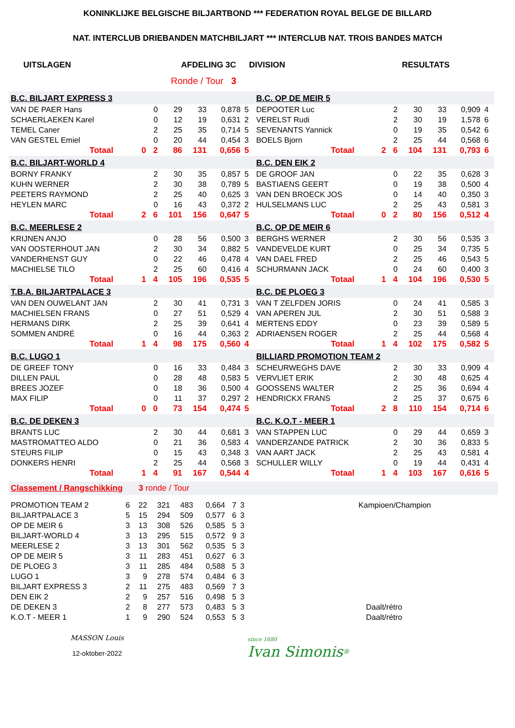KONINKLIJKE BELGISCHE BILJARTBOND *** FEDERATION ROYAL BELGE DE BILLARD
NAT. INTERCLUB DRIEBANDEN MATCHBILJART *** INTERCLUB NAT. TROIS BANDES MATCH
UITSLAGEN AFDELING 3C DIVISION RESULTATS
Ronde / Tour 3
| B.C. BILJART EXPRESS 3 | | | | | | | B.C. OP DE MEIR 5 | | | | | | |
| VAN DE PAER Hans | | 0 | 29 | 33 | 0,878 | 5 | DEPOOTER Luc | | 2 | 30 | 33 | 0,909 | 4 |
| SCHAERLAEKEN Karel | | 0 | 12 | 19 | 0,631 | 2 | VERELST Rudi | | 2 | 30 | 19 | 1,578 | 6 |
| TEMEL Caner | | 2 | 25 | 35 | 0,714 | 5 | SEVENANTS Yannick | | 0 | 19 | 35 | 0,542 | 6 |
| VAN GESTEL Emiel | | 0 | 20 | 44 | 0,454 | 3 | BOELS Bjorn | | 2 | 25 | 44 | 0,568 | 6 |
| Totaal | 0 | 2 | 86 | 131 | 0,656 | 5 | Totaal | 2 | 6 | 104 | 131 | 0,793 | 6 |
| B.C. BILJART-WORLD 4 | | | | | | | B.C. DEN EIK 2 | | | | | | |
| BORNY FRANKY | | 2 | 30 | 35 | 0,857 | 5 | DE GROOF JAN | | 0 | 22 | 35 | 0,628 | 3 |
| KUHN WERNER | | 2 | 30 | 38 | 0,789 | 5 | BASTIAENS GEERT | | 0 | 19 | 38 | 0,500 | 4 |
| PEETERS RAYMOND | | 2 | 25 | 40 | 0,625 | 3 | VAN DEN BROECK JOS | | 0 | 14 | 40 | 0,350 | 3 |
| HEYLEN MARC | | 0 | 16 | 43 | 0,372 | 2 | HULSELMANS LUC | | 2 | 25 | 43 | 0,581 | 3 |
| Totaal | 2 | 6 | 101 | 156 | 0,647 | 5 | Totaal | 0 | 2 | 80 | 156 | 0,512 | 4 |
| B.C. MEERLESE 2 | | | | | | | B.C. OP DE MEIR 6 | | | | | | |
| KRIJNEN ANJO | | 0 | 28 | 56 | 0,500 | 3 | BERGHS WERNER | | 2 | 30 | 56 | 0,535 | 3 |
| VAN OOSTERHOUT JAN | | 2 | 30 | 34 | 0,882 | 5 | VANDEVELDE KURT | | 0 | 25 | 34 | 0,735 | 5 |
| VANDERHENST GUY | | 0 | 22 | 46 | 0,478 | 4 | VAN DAEL FRED | | 2 | 25 | 46 | 0,543 | 5 |
| MACHIELSE TILO | | 2 | 25 | 60 | 0,416 | 4 | SCHURMANN JACK | | 0 | 24 | 60 | 0,400 | 3 |
| Totaal | 1 | 4 | 105 | 196 | 0,535 | 5 | Totaal | 1 | 4 | 104 | 196 | 0,530 | 5 |
| T.B.A. BILJARTPALACE 3 | | | | | | | B.C. DE PLOEG 3 | | | | | | |
| VAN DEN OUWELANT JAN | | 2 | 30 | 41 | 0,731 | 3 | VAN T ZELFDEN JORIS | | 0 | 24 | 41 | 0,585 | 3 |
| MACHIELSEN FRANS | | 0 | 27 | 51 | 0,529 | 4 | VAN APEREN JUL | | 2 | 30 | 51 | 0,588 | 3 |
| HERMANS DIRK | | 2 | 25 | 39 | 0,641 | 4 | MERTENS EDDY | | 0 | 23 | 39 | 0,589 | 5 |
| SOMMEN ANDRÉ | | 0 | 16 | 44 | 0,363 | 2 | ADRIAENSEN ROGER | | 2 | 25 | 44 | 0,568 | 4 |
| Totaal | 1 | 4 | 98 | 175 | 0,560 | 4 | Totaal | 1 | 4 | 102 | 175 | 0,582 | 5 |
| B.C. LUGO 1 | | | | | | | BILLIARD PROMOTION TEAM 2 | | | | | | |
| DE GREEF TONY | | 0 | 16 | 33 | 0,484 | 3 | SCHEURWEGHS DAVE | | 2 | 30 | 33 | 0,909 | 4 |
| DILLEN PAUL | | 0 | 28 | 48 | 0,583 | 5 | VERVLIET ERIK | | 2 | 30 | 48 | 0,625 | 4 |
| BREES JOZEF | | 0 | 18 | 36 | 0,500 | 4 | GOOSSENS WALTER | | 2 | 25 | 36 | 0,694 | 4 |
| MAX FILIP | | 0 | 11 | 37 | 0,297 | 2 | HENDRICKX FRANS | | 2 | 25 | 37 | 0,675 | 6 |
| Totaal | 0 | 0 | 73 | 154 | 0,474 | 5 | Totaal | 2 | 8 | 110 | 154 | 0,714 | 6 |
| B.C. DE DEKEN 3 | | | | | | | B.C. K.O.T - MEER 1 | | | | | | |
| BRANTS LUC | | 2 | 30 | 44 | 0,681 | 3 | VAN STAPPEN LUC | | 0 | 29 | 44 | 0,659 | 3 |
| MASTROMATTEO ALDO | | 0 | 21 | 36 | 0,583 | 4 | VANDERZANDE PATRICK | | 2 | 30 | 36 | 0,833 | 5 |
| STEURS FILIP | | 0 | 15 | 43 | 0,348 | 3 | VAN AART JACK | | 2 | 25 | 43 | 0,581 | 4 |
| DONKERS HENRI | | 2 | 25 | 44 | 0,568 | 3 | SCHULLER WILLY | | 0 | 19 | 44 | 0,431 | 4 |
| Totaal | 1 | 4 | 91 | 167 | 0,544 | 4 | Totaal | 1 | 4 | 103 | 167 | 0,616 | 5 |
Classement / Rangschikking 3 ronde / Tour
| PROMOTION TEAM 2 | 6 | 22 | 321 | 483 | 0,664 | 7 | 3 | Kampioen/Champion |
| BILJARTPALACE 3 | 5 | 15 | 294 | 509 | 0,577 | 6 | 3 | |
| OP DE MEIR 6 | 3 | 13 | 308 | 526 | 0,585 | 5 | 3 | |
| BILJART-WORLD 4 | 3 | 13 | 295 | 515 | 0,572 | 9 | 3 | |
| MEERLESE 2 | 3 | 13 | 301 | 562 | 0,535 | 5 | 3 | |
| OP DE MEIR 5 | 3 | 11 | 283 | 451 | 0,627 | 6 | 3 | |
| DE PLOEG 3 | 3 | 11 | 285 | 484 | 0,588 | 5 | 3 | |
| LUGO 1 | 3 | 9 | 278 | 574 | 0,484 | 6 | 3 | |
| BILJART EXPRESS 3 | 2 | 11 | 275 | 483 | 0,569 | 7 | 3 | |
| DEN EIK 2 | 2 | 9 | 257 | 516 | 0,498 | 5 | 3 | |
| DE DEKEN 3 | 2 | 8 | 277 | 573 | 0,483 | 5 | 3 | Daalt/rétro |
| K.O.T - MEER 1 | 1 | 9 | 290 | 524 | 0,553 | 5 | 3 | Daalt/rétro |
MASSON Louis
12-oktober-2022
since 1680
Ivan Simonis<sup>®</sup>